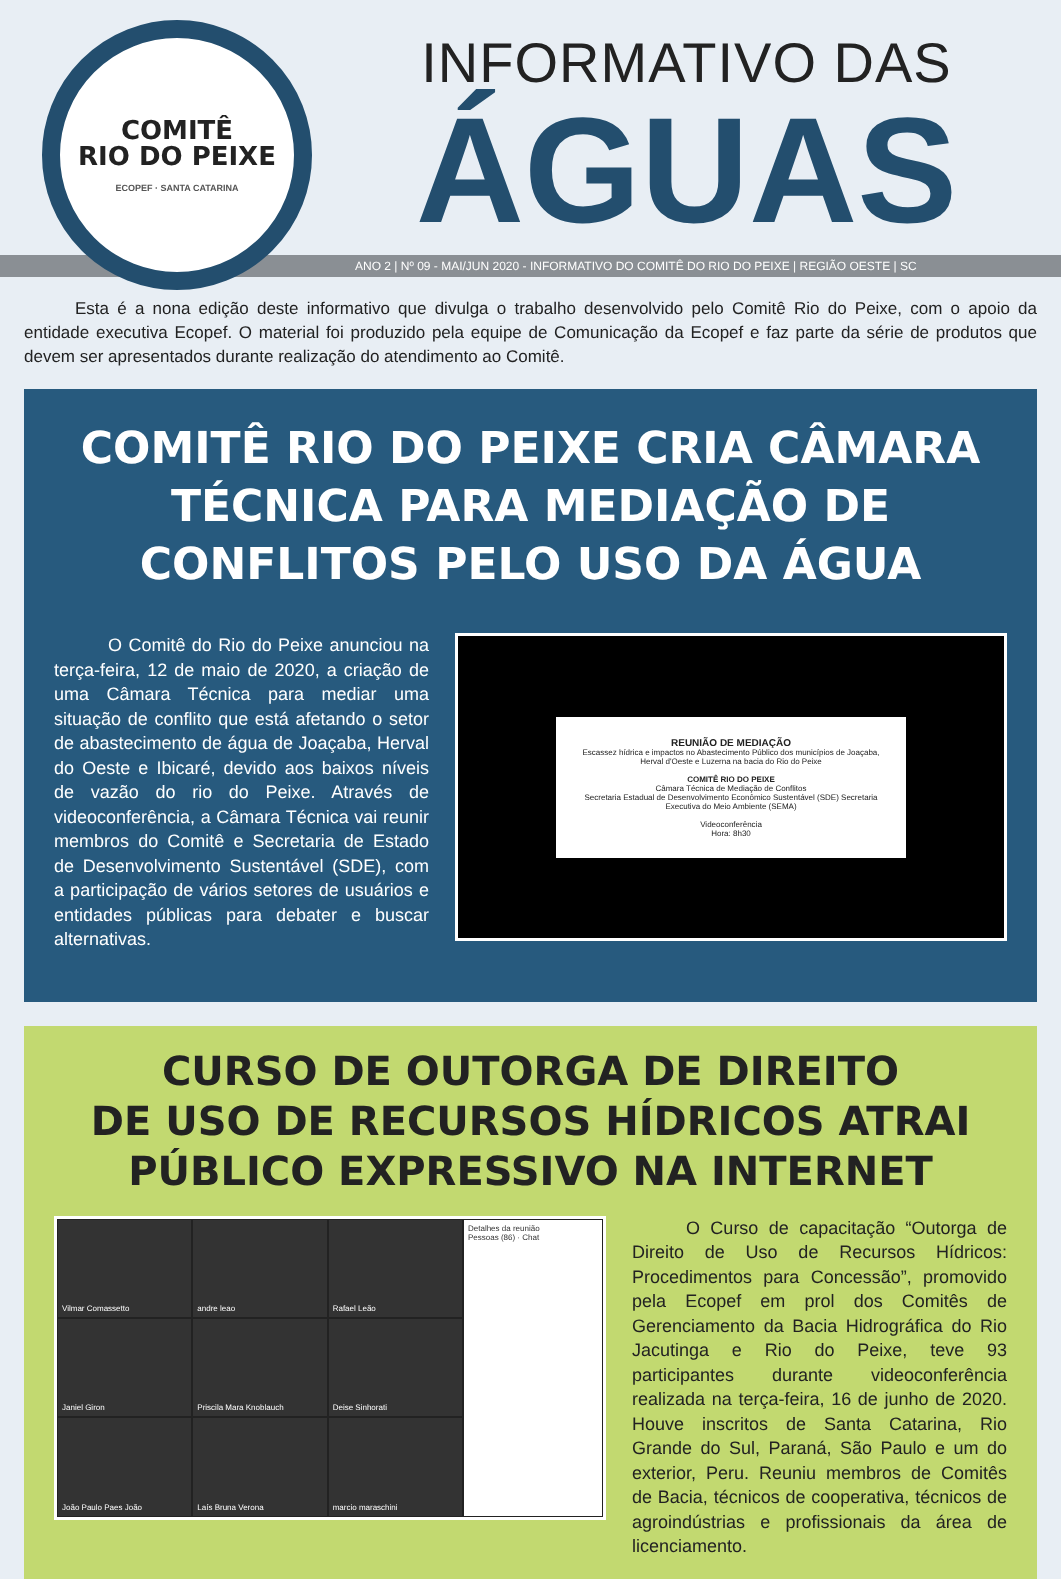COMITÊ
RIO DO PEIXE
ECOPEF · SANTA CATARINA
INFORMATIVO DAS
ÁGUAS
ANO 2 | Nº 09 - MAI/JUN 2020 - INFORMATIVO DO COMITÊ DO RIO DO PEIXE | REGIÃO OESTE | SC
   Esta é a nona edição deste informativo que divulga o trabalho desenvolvido pelo Comitê Rio do Peixe, com o apoio da entidade executiva Ecopef. O material foi produzido pela equipe de Comunicação da Ecopef e faz parte da série de produtos que devem ser apresentados durante realização do atendimento ao Comitê.
COMITÊ RIO DO PEIXE CRIA CÂMARA TÉCNICA PARA MEDIAÇÃO DE CONFLITOS PELO USO DA ÁGUA
   O Comitê do Rio do Peixe anunciou na terça-feira, 12 de maio de 2020, a criação de uma Câmara Técnica para mediar uma situação de conflito que está afetando o setor de abastecimento de água de Joaçaba, Herval do Oeste e Ibicaré, devido aos baixos níveis de vazão do rio do Peixe. Através de videoconferência, a Câmara Técnica vai reunir membros do Comitê e Secretaria de Estado de Desenvolvimento Sustentável (SDE), com a participação de vários setores de usuários e entidades públicas para debater e buscar alternativas.
REUNIÃO DE MEDIAÇÃO
Escassez hídrica e impactos no Abastecimento Público dos municípios de Joaçaba, Herval d'Oeste e Luzerna na bacia do Rio do Peixe
COMITÊ RIO DO PEIXE
Câmara Técnica de Mediação de Conflitos
Secretaria Estadual de Desenvolvimento Econômico Sustentável (SDE) Secretaria Executiva do Meio Ambiente (SEMA)
Videoconferência
Hora: 8h30
CURSO DE OUTORGA DE DIREITO
DE USO DE RECURSOS HÍDRICOS ATRAI PÚBLICO EXPRESSIVO NA INTERNET
Vilmar Comassetto
andre leao
Rafael Leão
Detalhes da reunião
Pessoas (86) · Chat
Janiel Giron
Priscila Mara Knoblauch
Deise Sinhorati
João Paulo Paes João
Laís Bruna Verona
marcio maraschini
   O Curso de capacitação “Outorga de Direito de Uso de Recursos Hídricos: Procedimentos para Concessão”, promovido pela Ecopef em prol dos Comitês de Gerenciamento da Bacia Hidrográfica do Rio Jacutinga e Rio do Peixe, teve 93 participantes durante videoconferência realizada na terça-feira, 16 de junho de 2020. Houve inscritos de Santa Catarina, Rio Grande do Sul, Paraná, São Paulo e um do exterior, Peru. Reuniu membros de Comitês de Bacia, técnicos de cooperativa, técnicos de agroindústrias e profissionais da área de licenciamento.